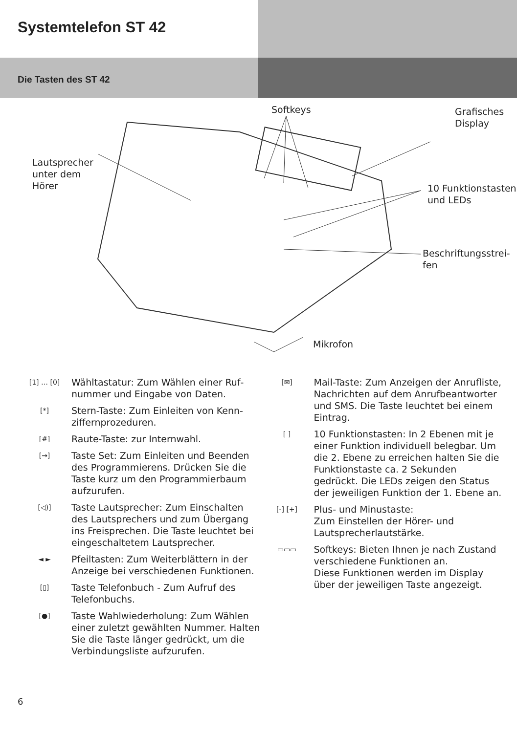Systemtelefon ST 42
Die Tasten des ST 42
Softkeys
Grafisches
Display
Lautsprecher
unter dem
Hörer
10 Funktionstasten
und LEDs
Beschriftungsstrei-
fen
Mikrofon
[1] … [0]
Wähltastatur: Zum Wählen einer Ruf­nummer und Eingabe von Daten.
[*]
Stern-Taste: Zum Einleiten von Kenn­ziffernprozeduren.
[#]
Raute-Taste: zur Internwahl.
[→]
Taste Set: Zum Einleiten und Beenden des Programmierens. Drücken Sie die Taste kurz um den Programmierbaum aufzurufen.
[◁)]
Taste Lautsprecher: Zum Einschalten des Lautsprechers und zum Übergang ins Freisprechen. Die Taste leuchtet bei eingeschaltetem Lautsprecher.
◄ ►
Pfeiltasten: Zum Weiterblättern in der Anzeige bei verschiedenen Funktionen.
[▯]
Taste Telefonbuch - Zum Aufruf des Telefonbuchs.
[●]
Taste Wahlwiederholung: Zum Wählen einer zuletzt gewählten Nummer. Halten Sie die Taste länger gedrückt, um die Verbindungsliste aufzurufen.
[✉]
Mail-Taste: Zum Anzeigen der Anrufliste, Nachrichten auf dem Anrufbeantworter und SMS. Die Taste leuchtet bei einem Eintrag.
[ ]
10 Funktionstasten: In 2 Ebenen mit je einer Funktion individuell belegbar. Um die 2. Ebene zu er­reichen halten Sie die Funktions­taste ca. 2 Sekunden gedrückt. Die LEDs zeigen den Status der jeweiligen Funktion der 1. Ebene an.
[-] [+]
Plus- und Minustaste:
Zum Einstellen der Hörer- und Lautsprecherlautstärke.
▭▭▭
Softkeys: Bieten Ihnen je nach Zustand verschiedene Funktio­nen an.
Diese Funktionen werden im Display über der jeweiligen Taste angezeigt.
6